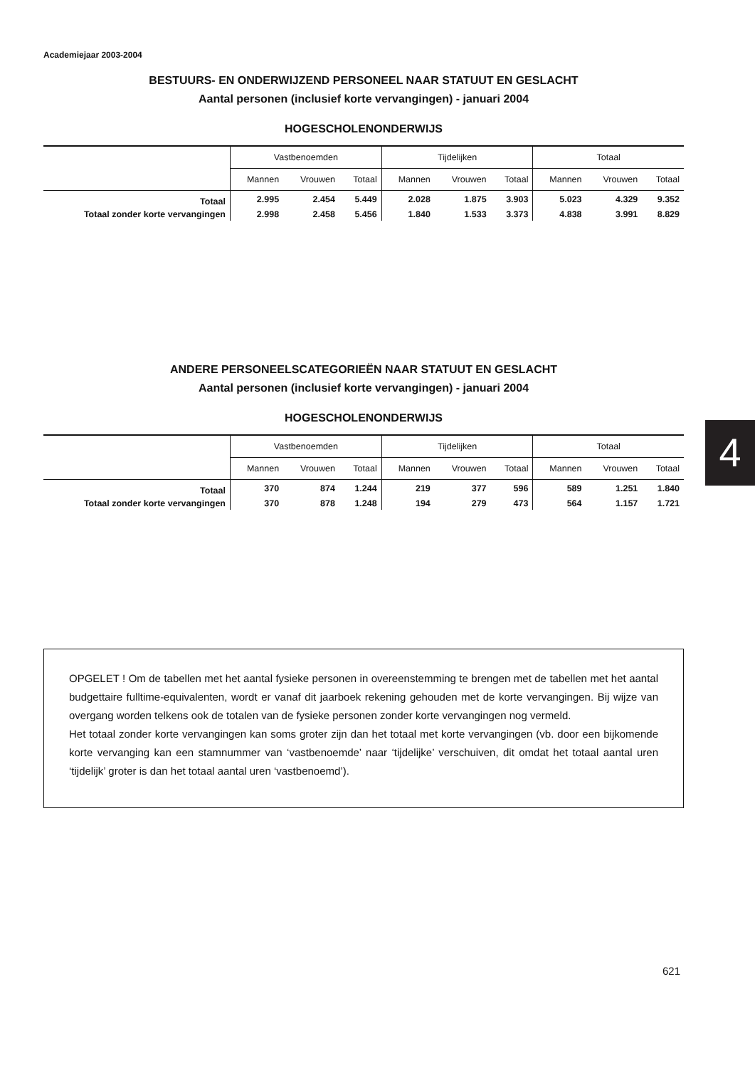Academiejaar 2003-2004
BESTUURS- EN ONDERWIJZEND PERSONEEL NAAR STATUUT EN GESLACHT
Aantal personen (inclusief korte vervangingen) - januari 2004
HOGESCHOLENONDERWIJS
| | Vastbenoemden | | | Tijdelijken | | | Totaal | | |
| --- | --- | --- | --- | --- | --- | --- | --- | --- | --- |
| | Mannen | Vrouwen | Totaal | Mannen | Vrouwen | Totaal | Mannen | Vrouwen | Totaal |
| Totaal | 2.995 | 2.454 | 5.449 | 2.028 | 1.875 | 3.903 | 5.023 | 4.329 | 9.352 |
| Totaal zonder korte vervangingen | 2.998 | 2.458 | 5.456 | 1.840 | 1.533 | 3.373 | 4.838 | 3.991 | 8.829 |
ANDERE PERSONEELSCATEGORIEËN NAAR STATUUT EN GESLACHT
Aantal personen (inclusief korte vervangingen) - januari 2004
HOGESCHOLENONDERWIJS
| | Vastbenoemden | | | Tijdelijken | | | Totaal | | |
| --- | --- | --- | --- | --- | --- | --- | --- | --- | --- |
| | Mannen | Vrouwen | Totaal | Mannen | Vrouwen | Totaal | Mannen | Vrouwen | Totaal |
| Totaal | 370 | 874 | 1.244 | 219 | 377 | 596 | 589 | 1.251 | 1.840 |
| Totaal zonder korte vervangingen | 370 | 878 | 1.248 | 194 | 279 | 473 | 564 | 1.157 | 1.721 |
OPGELET ! Om de tabellen met het aantal fysieke personen in overeenstemming te brengen met de tabellen met het aantal budgettaire fulltime-equivalenten, wordt er vanaf dit jaarboek rekening gehouden met de korte vervangingen. Bij wijze van overgang worden telkens ook de totalen van de fysieke personen zonder korte vervangingen nog vermeld.
Het totaal zonder korte vervangingen kan soms groter zijn dan het totaal met korte vervangingen (vb. door een bijkomende korte vervanging kan een stamnummer van ‘vastbenoemde’ naar ‘tijdelijke’ verschuiven, dit omdat het totaal aantal uren ‘tijdelijk’ groter is dan het totaal aantal uren ‘vastbenoemd’).
4
621